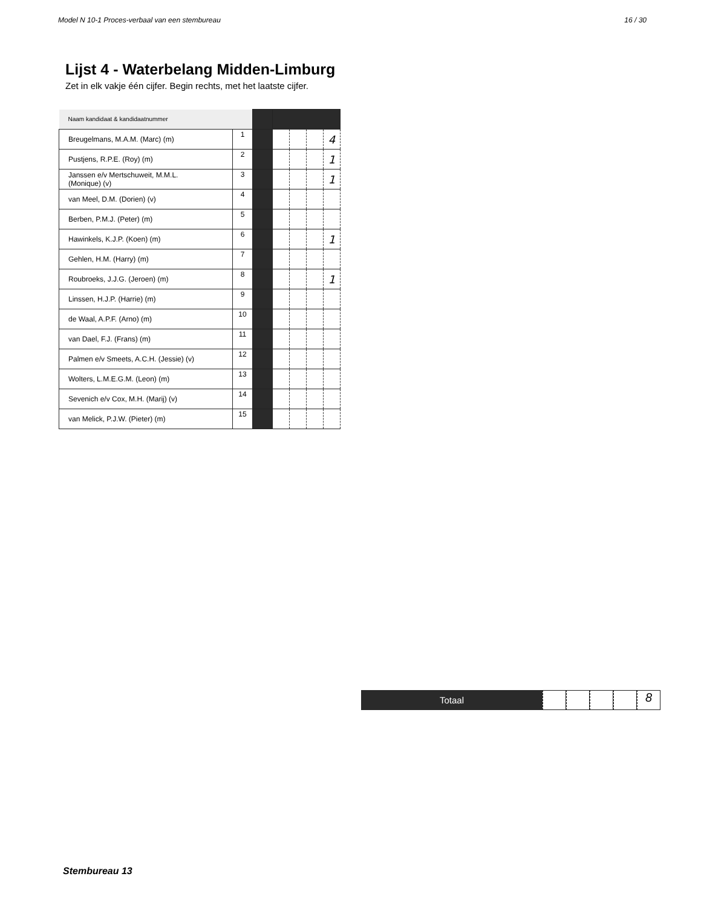Model N 10-1 Proces-verbaal van een stembureau 16 / 30
Lijst 4 - Waterbelang Midden-Limburg
Zet in elk vakje één cijfer. Begin rechts, met het laatste cijfer.
| Naam kandidaat & kandidaatnummer | | | | | | |
| Breugelmans, M.A.M. (Marc) (m) | 1 | | | | | 4 |
| Pustjens, R.P.E. (Roy) (m) | 2 | | | | | 1 |
| Janssen e/v Mertschuweit, M.M.L. (Monique) (v) | 3 | | | | | 1 |
| van Meel, D.M. (Dorien) (v) | 4 | | | | | |
| Berben, P.M.J. (Peter) (m) | 5 | | | | | |
| Hawinkels, K.J.P. (Koen) (m) | 6 | | | | | 1 |
| Gehlen, H.M. (Harry) (m) | 7 | | | | | |
| Roubroeks, J.J.G. (Jeroen) (m) | 8 | | | | | 1 |
| Linssen, H.J.P. (Harrie) (m) | 9 | | | | | |
| de Waal, A.P.F. (Arno) (m) | 10 | | | | | |
| van Dael, F.J. (Frans) (m) | 11 | | | | | |
| Palmen e/v Smeets, A.C.H. (Jessie) (v) | 12 | | | | | |
| Wolters, L.M.E.G.M. (Leon) (m) | 13 | | | | | |
| Sevenich e/v Cox, M.H. (Marij) (v) | 14 | | | | | |
| van Melick, P.J.W. (Pieter) (m) | 15 | | | | | |
Totaal
8
Stembureau 13